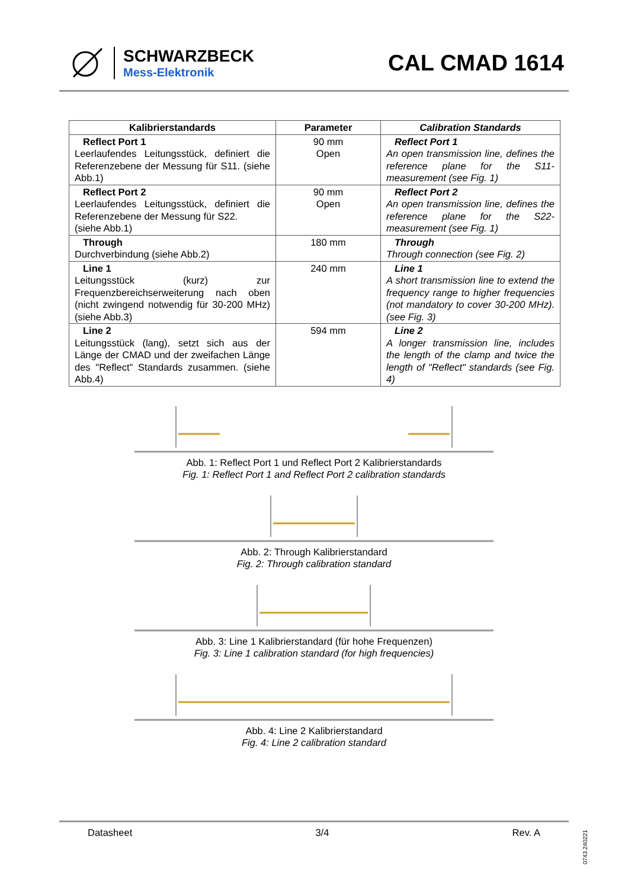SCHWARZBECK
Mess-Elektronik
CAL CMAD 1614
| Kalibrierstandards | Parameter | Calibration Standards |
| --- | --- | --- |
| Reflect Port 1 Leerlaufendes Leitungsstück, definiert die Referenzebene der Messung für S11. (siehe Abb.1) | 90 mm Open | Reflect Port 1 An open transmission line, defines the reference plane for the S11-measurement (see Fig. 1) |
| Reflect Port 2 Leerlaufendes Leitungsstück, definiert die Referenzebene der Messung für S22. (siehe Abb.1) | 90 mm Open | Reflect Port 2 An open transmission line, defines the reference plane for the S22-measurement (see Fig. 1) |
| Through Durchverbindung (siehe Abb.2) | 180 mm | Through Through connection (see Fig. 2) |
| Line 1 Leitungsstück (kurz) zur Frequenzbereichserweiterung nach oben (nicht zwingend notwendig für 30-200 MHz) (siehe Abb.3) | 240 mm | Line 1 A short transmission line to extend the frequency range to higher frequencies (not mandatory to cover 30-200 MHz). (see Fig. 3) |
| Line 2 Leitungsstück (lang), setzt sich aus der Länge der CMAD und der zweifachen Länge des "Reflect" Standards zusammen. (siehe Abb.4) | 594 mm | Line 2 A longer transmission line, includes the length of the clamp and twice the length of "Reflect" standards (see Fig. 4) |
Abb. 1: Reflect Port 1 und Reflect Port 2 Kalibrierstandards
Fig. 1: Reflect Port 1 and Reflect Port 2 calibration standards
Abb. 2: Through Kalibrierstandard
Fig. 2: Through calibration standard
Abb. 3: Line 1 Kalibrierstandard (für hohe Frequenzen)
Fig. 3: Line 1 calibration standard (for high frequencies)
Abb. 4: Line 2 Kalibrierstandard
Fig. 4: Line 2 calibration standard
Datasheet 3/4 Rev. A
0743.240221